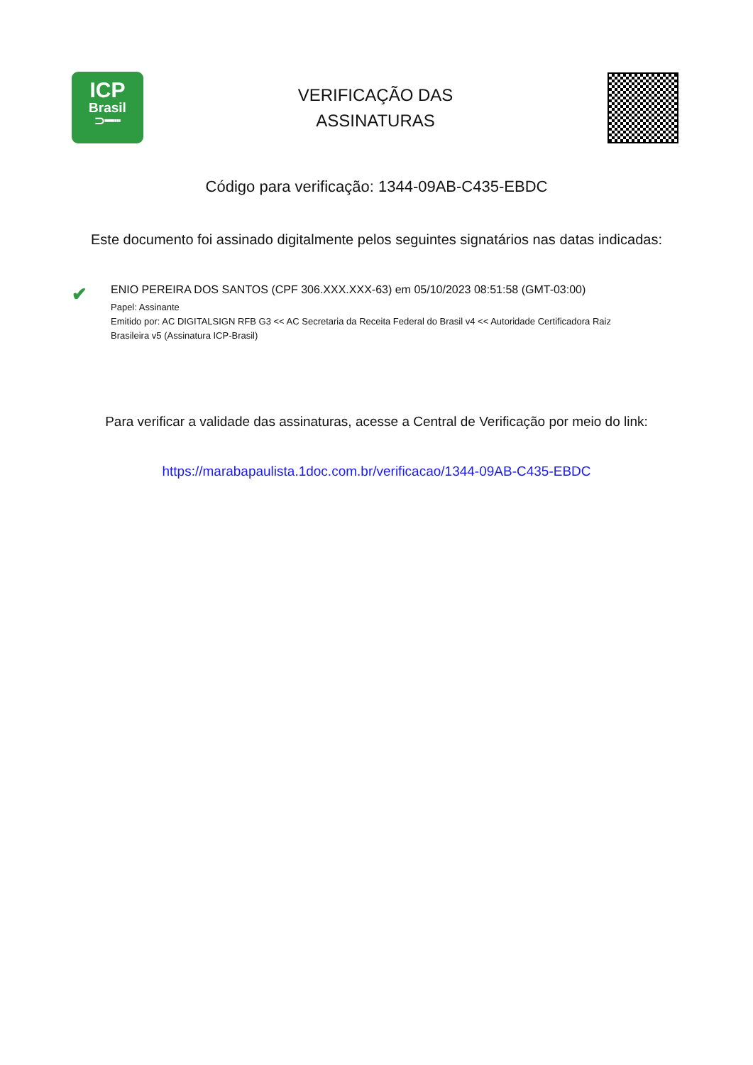ICP
Brasil
⊃━┉
VERIFICAÇÃO DAS
ASSINATURAS
Código para verificação: 1344-09AB-C435-EBDC
Este documento foi assinado digitalmente pelos seguintes signatários nas datas indicadas:
✔
ENIO PEREIRA DOS SANTOS (CPF 306.XXX.XXX-63) em 05/10/2023 08:51:58 (GMT-03:00)
Papel: Assinante
Emitido por: AC DIGITALSIGN RFB G3 << AC Secretaria da Receita Federal do Brasil v4 << Autoridade Certificadora Raiz
Brasileira v5 (Assinatura ICP-Brasil)
Para verificar a validade das assinaturas, acesse a Central de Verificação por meio do link:
https://marabapaulista.1doc.com.br/verificacao/1344-09AB-C435-EBDC